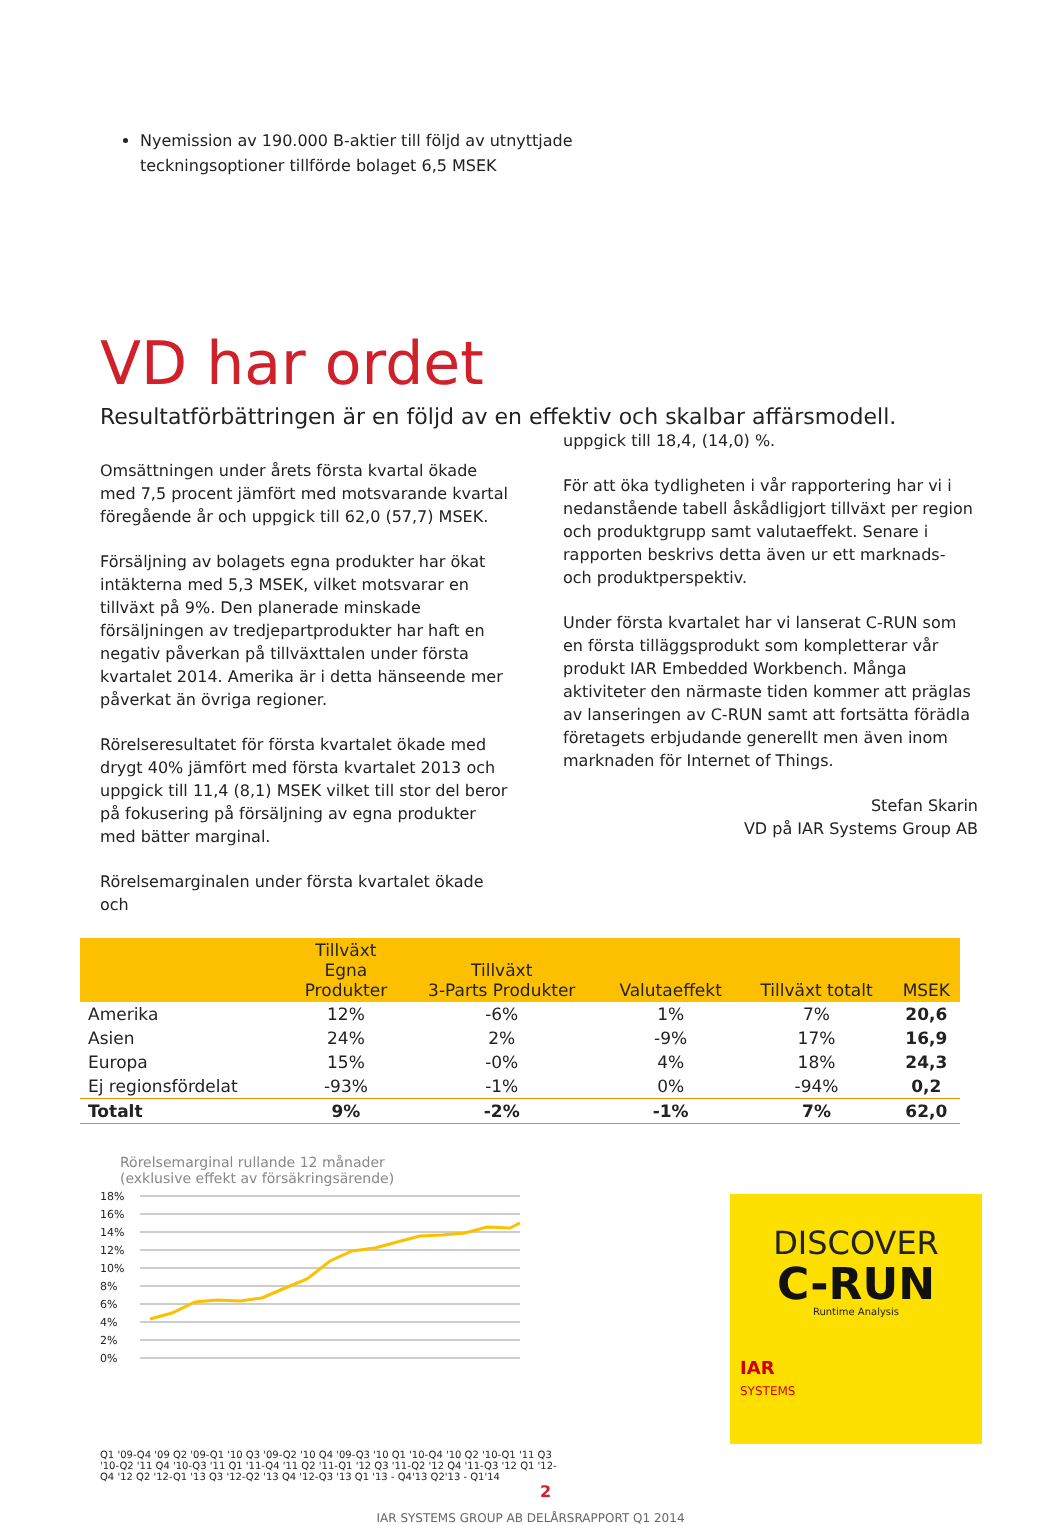Nyemission av 190.000 B-aktier till följd av utnyttjade teckningsoptioner tillförde bolaget 6,5 MSEK
VD har ordet
Resultatförbättringen är en följd av en effektiv och skalbar affärsmodell.
Omsättningen under årets första kvartal ökade med 7,5 procent jämfört med motsvarande kvartal föregående år och uppgick till 62,0 (57,7) MSEK.
Försäljning av bolagets egna produkter har ökat intäkterna med 5,3 MSEK, vilket motsvarar en tillväxt på 9%. Den planerade minskade försäljningen av tredjepartprodukter har haft en negativ påverkan på tillväxttalen under första kvartalet 2014. Amerika är i detta hänseende mer påverkat än övriga regioner.
Rörelseresultatet för första kvartalet ökade med drygt 40% jämfört med första kvartalet 2013 och uppgick till 11,4 (8,1) MSEK vilket till stor del beror på fokusering på försäljning av egna produkter med bätter marginal.
Rörelsemarginalen under första kvartalet ökade och
uppgick till 18,4, (14,0) %.
För att öka tydligheten i vår rapportering har vi i nedanstående tabell åskådligjort tillväxt per region och produktgrupp samt valutaeffekt. Senare i rapporten beskrivs detta även ur ett marknads- och produktperspektiv.
Under första kvartalet har vi lanserat C-RUN som en första tilläggsprodukt som kompletterar vår produkt IAR Embedded Workbench. Många aktiviteter den närmaste tiden kommer att präglas av lanseringen av C-RUN samt att fortsätta förädla företagets erbjudande generellt men även inom marknaden för Internet of Things.
Stefan Skarin
VD på IAR Systems Group AB
| | Tillväxt Egna Produkter | Tillväxt 3-Parts Produkter | Valutaeffekt | Tillväxt totalt | MSEK |
| --- | --- | --- | --- | --- | --- |
| Amerika | 12% | -6% | 1% | 7% | 20,6 |
| Asien | 24% | 2% | -9% | 17% | 16,9 |
| Europa | 15% | -0% | 4% | 18% | 24,3 |
| Ej regionsfördelat | -93% | -1% | 0% | -94% | 0,2 |
| Totalt | 9% | -2% | -1% | 7% | 62,0 |
Rörelsemarginal rullande 12 månader
(exklusive effekt av försäkringsärende)
18%
16%
14%
12%
10%
8%
6%
4%
2%
0%
Q1 '09-Q4 '09 Q2 '09-Q1 '10 Q3 '09-Q2 '10 Q4 '09-Q3 '10 Q1 '10-Q4 '10 Q2 '10-Q1 '11 Q3 '10-Q2 '11 Q4 '10-Q3 '11 Q1 '11-Q4 '11 Q2 '11-Q1 '12 Q3 '11-Q2 '12 Q4 '11-Q3 '12 Q1 '12-Q4 '12 Q2 '12-Q1 '13 Q3 '12-Q2 '13 Q4 '12-Q3 '13 Q1 '13 - Q4'13 Q2'13 - Q1'14
DISCOVER
C-RUN
Runtime Analysis
IAR
SYSTEMS
2
IAR SYSTEMS GROUP AB DELÅRSRAPPORT Q1 2014